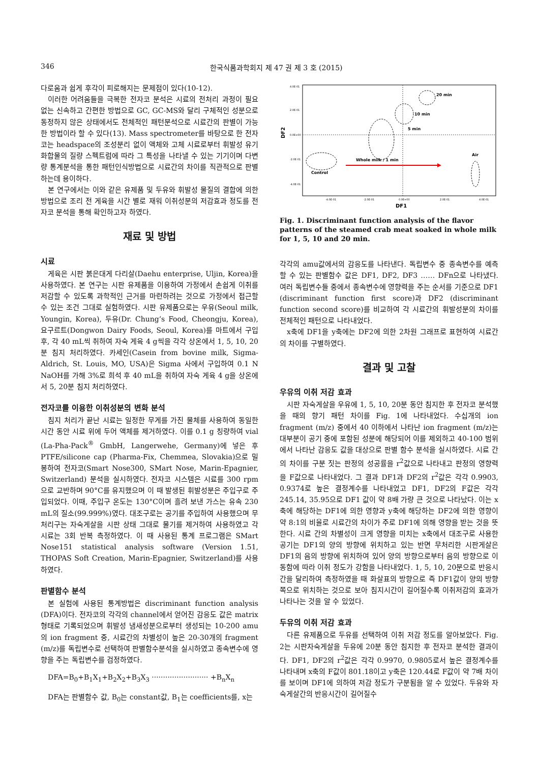346 한국식품과학회지 제 47 권 제 3 호 (2015)
다로움과 쉽게 후각이 피로해지는 문제점이 있다(10-12).
이러한 어려움들을 극복한 전자코 분석은 시료의 전처리 과정이 필요 없는 신속하고 간편한 방법으로 GC, GC-MS와 달리 구체적인 성분으로 동정하지 않은 상태에서도 전체적인 패턴분석으로 시료간의 판별이 가능한 방법이라 할 수 있다(13). Mass spectrometer를 바탕으로 한 전자코는 headspace의 조성분리 없이 액체와 고체 시료로부터 휘발성 유기 화합물의 질량 스펙트럼에 따라 그 특성을 나타낼 수 있는 기기이며 다변량 통계분석을 통한 패턴인식방법으로 시료간의 차이를 직관적으로 판별하는데 용이하다.
본 연구에서는 이와 같은 유제품 및 두유와 휘발성 물질의 결합에 의한 방법으로 조리 전 게육을 시간 별로 재워 이취성분의 저감효과 정도를 전자코 분석을 통해 확인하고자 하였다.
재료 및 방법
시료
게육은 시판 붉은대게 다리살(Daehu enterprise, Uljin, Korea)을 사용하였다. 본 연구는 시판 유제품을 이용하여 가정에서 손쉽게 이취를 저감할 수 있도록 과학적인 근거를 마련하려는 것으로 가정에서 접근할 수 있는 조건 그대로 실험하였다. 시판 유제품으로는 우유(Seoul milk, Youngin, Korea), 두유(Dr. Chung’s Food, Cheongju, Korea), 요구르트(Dongwon Dairy Foods, Seoul, Korea)를 마트에서 구입 후, 각 40 mL씩 취하여 자숙 게육 4 g씩을 각각 상온에서 1, 5, 10, 20분 침지 처리하였다. 카세인(Casein from bovine milk, Sigma-Aldrich, St. Louis, MO, USA)은 Sigma 사에서 구입하여 0.1 N NaOH를 가해 3%로 희석 후 40 mL을 취하여 자숙 게육 4 g을 상온에서 5, 20분 침지 처리하였다.
전자코를 이용한 이취성분의 변화 분석
침지 처리가 끝난 시료는 일정한 무게를 가진 물체를 사용하여 동일한 시간 동안 시료 위에 두어 액체를 제거하였다. 이를 0.1 g 칭량하여 vial (La-Pha-Pack<sup>®</sup> GmbH, Langerwehe, Germany)에 넣은 후 PTFE/silicone cap (Pharma-Fix, Chemmea, Slovakia)으로 밀봉하여 전자코(Smart Nose300, SMart Nose, Marin-Epagnier, Switzerland) 분석을 실시하였다. 전자코 시스템은 시료를 300 rpm으로 교반하며 90°C를 유지했으며 이 때 발생된 휘발성분은 주입구로 주입되었다. 이때, 주입구 온도는 130°C이며 흘려 보낸 가스는 유속 230 mL의 질소(99.999%)였다. 대조구로는 공기를 주입하여 사용했으며 무처리구는 자숙게살을 시판 상태 그대로 물기를 제거하여 사용하였고 각 시료는 3회 반복 측정하였다. 이 때 사용된 통계 프로그램은 SMart Nose151 statistical analysis software (Version 1.51, THOPAS Soft Creation, Marin-Epagnier, Switzerland)를 사용하였다.
판별함수 분석
본 실험에 사용된 통계방법은 discriminant function analysis (DFA)이다. 전자코의 각각의 channel에서 얻어진 감응도 값은 matrix형태로 기록되었으며 휘발성 냄새성분으로부터 생성되는 10-200 amu의 ion fragment 중, 시료간의 차별성이 높은 20-30개의 fragment (m/z)를 독립변수로 선택하여 판별함수분석을 실시하였고 종속변수에 영향을 주는 독립변수를 검정하였다.
DFA=B<sub>0</sub>+B<sub>1</sub>X<sub>1</sub>+B<sub>2</sub>X<sub>2</sub>+B<sub>3</sub>X<sub>3</sub> ························· +B<sub>n</sub>X<sub>n</sub>
DFA는 판별함수 값, B<sub>0</sub>는 constant값, B<sub>1</sub>는 coefficients를, x는
4.0E-01
2.0E-01
0.0E+00
-2.0E-01
-4.0E-01
-4.0E-01
-2.0E-01
0.0E+00
2.0E-01
4.0E-01
DF1
DF2
20 min
10 min
5 min
Whole milk / 1 min
Control
Air
Fig. 1. Discriminant function analysis of the flavor patterns of the steamed crab meat soaked in whole milk for 1, 5, 10 and 20 min.
각각의 amu값에서의 감응도를 나타낸다. 독립변수 중 종속변수를 예측할 수 있는 판별함수 값은 DF1, DF2, DF3 …… DFn으로 나타냈다. 여러 독립변수들 중에서 종속변수에 영향력을 주는 순서를 기준으로 DF1 (discriminant function first score)과 DF2 (discriminant function second score)를 비교하여 각 시료간의 휘발성분의 차이를 전체적인 패턴으로 나타내었다.
x축에 DF1을 y축에는 DF2에 의한 2차원 그래프로 표현하여 시료간의 차이를 구별하였다.
결과 및 고찰
우유의 이취 저감 효과
시판 자숙게살을 우유에 1, 5, 10, 20분 동안 침지한 후 전자코 분석했을 때의 향기 패턴 차이를 Fig. 1에 나타내었다. 수십개의 ion fragment (m/z) 중에서 40 이하에서 나타난 ion fragment (m/z)는 대부분이 공기 중에 포함된 성분에 해당되어 이를 제외하고 40-100 범위에서 나타난 감응도 값을 대상으로 판별 함수 분석을 실시하였다. 시료 간의 차이를 구분 짓는 판정의 성공률을 r<sup>2</sup>값으로 나타내고 판정의 영향력을 F값으로 나타내었다. 그 결과 DF1과 DF2의 r<sup>2</sup>값은 각각 0.9903, 0.9374로 높은 결정계수를 나타내었고 DF1, DF2의 F값은 각각 245.14, 35.95으로 DF1 값이 약 8배 가량 큰 것으로 나타났다. 이는 x축에 해당하는 DF1에 의한 영향과 y축에 해당하는 DF2에 의한 영향이 약 8:1의 비율로 시료간의 차이가 주로 DF1에 의해 영향을 받는 것을 뜻한다. 시료 간의 차별성이 크게 영향을 미치는 x축에서 대조구로 사용한 공기는 DF1의 양의 방향에 위치하고 있는 반면 무처리한 시판게살은 DF1의 음의 방향에 위치하여 있어 양의 방향으로부터 음의 방향으로 이동함에 따라 이취 정도가 강함을 나타내었다. 1, 5, 10, 20분으로 반응시간을 달리하여 측정하였을 때 화살표의 방향으로 즉 DF1값이 양의 방향 쪽으로 위치하는 것으로 보아 침지시간이 길어질수록 이취저감의 효과가 나타나는 것을 알 수 있었다.
두유의 이취 저감 효과
다른 유제품으로 두유를 선택하여 이취 저감 정도를 알아보았다. Fig. 2는 시판자숙게살을 두유에 20분 동안 침지한 후 전자코 분석한 결과이다. DF1, DF2의 r<sup>2</sup>값은 각각 0.9970, 0.9805로서 높은 결정계수를 나타내며 x축의 F값이 801.18이고 y축은 120.44로 F값이 약 7배 차이를 보이며 DF1에 의하여 저감 정도가 구분됨을 알 수 있었다. 두유와 자숙게살간의 반응시간이 길어질수